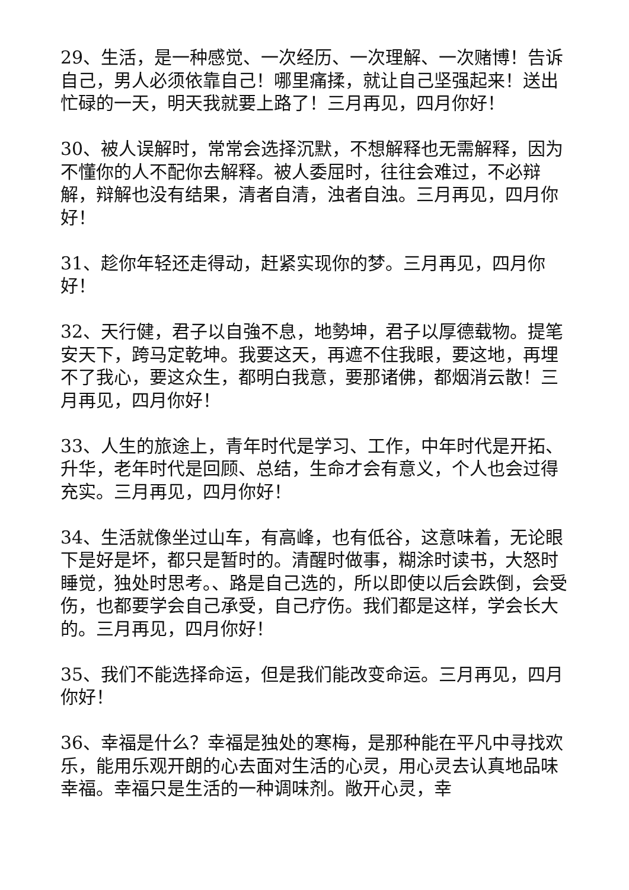29、生活，是一种感觉、一次经历、一次理解、一次赌博！告诉自己，男人必须依靠自己！哪里痛揉，就让自己坚强起来！送出忙碌的一天，明天我就要上路了！三月再见，四月你好！
30、被人误解时，常常会选择沉默，不想解释也无需解释，因为不懂你的人不配你去解释。被人委屈时，往往会难过，不必辩解，辩解也没有结果，清者自清，浊者自浊。三月再见，四月你好！
31、趁你年轻还走得动，赶紧实现你的梦。三月再见，四月你好！
32、天行健，君子以自強不息，地勢坤，君子以厚德载物。提笔安天下，跨马定乾坤。我要这天，再遮不住我眼，要这地，再埋不了我心，要这众生，都明白我意，要那诸佛，都烟消云散！三月再见，四月你好！
33、人生的旅途上，青年时代是学习、工作，中年时代是开拓、升华，老年时代是回顾、总结，生命才会有意义，个人也会过得充实。三月再见，四月你好！
34、生活就像坐过山车，有高峰，也有低谷，这意味着，无论眼下是好是坏，都只是暂时的。清醒时做事，糊涂时读书，大怒时睡觉，独处时思考。、路是自己选的，所以即使以后会跌倒，会受伤，也都要学会自己承受，自己疗伤。我们都是这样，学会长大的。三月再见，四月你好！
35、我们不能选择命运，但是我们能改变命运。三月再见，四月你好！
36、幸福是什么？幸福是独处的寒梅，是那种能在平凡中寻找欢乐，能用乐观开朗的心去面对生活的心灵，用心灵去认真地品味幸福。幸福只是生活的一种调味剂。敞开心灵，幸